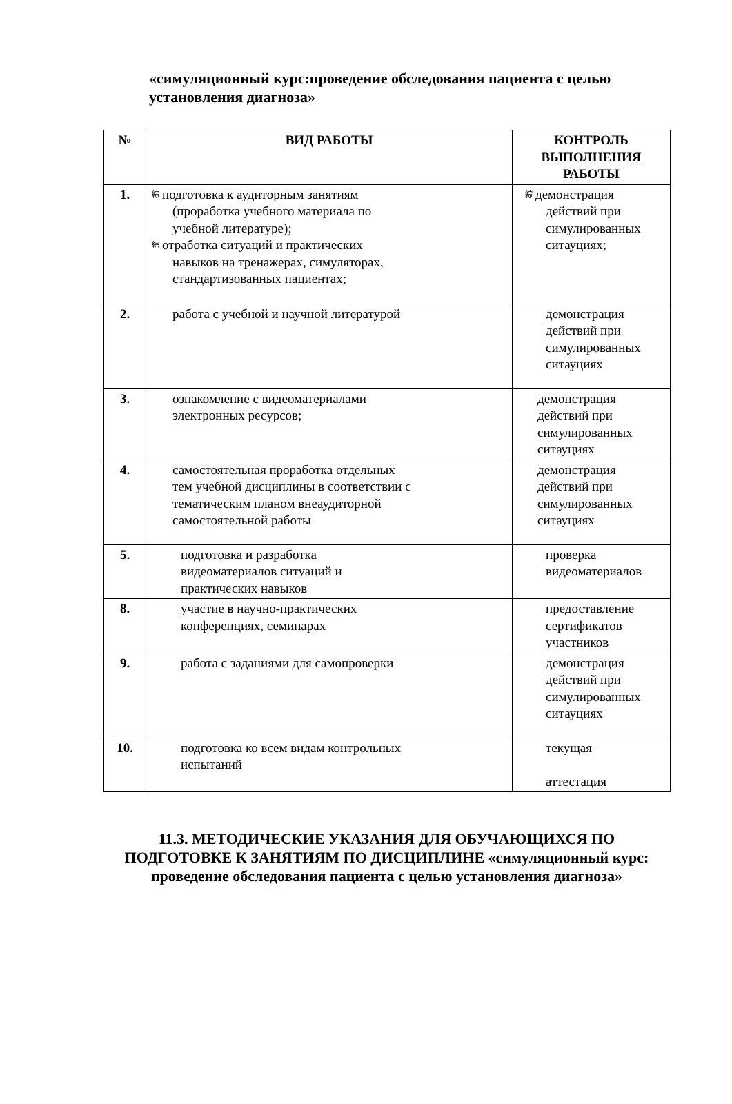«симуляционный курс:проведение обследования пациента с целью установления диагноза»
| № | ВИД РАБОТЫ | КОНТРОЛЬ ВЫПОЛНЕНИЯ РАБОТЫ |
| --- | --- | --- |
| 1. | 綜 подготовка к аудиторным занятиям (проработка учебного материала по учебной литературе); 綜 отработка ситуаций и практических навыков на тренажерах, симуляторах, стандартизованных пациентах; | 綜 демонстрация действий при симулированных ситауциях; |
| 2. | работа с учебной и научной литературой | демонстрация действий при симулированных ситауциях |
| 3. | ознакомление с видеоматериалами электронных ресурсов; | демонстрация действий при симулированных ситауциях |
| 4. | самостоятельная проработка отдельных тем учебной дисциплины в соответствии с тематическим планом внеаудиторной самостоятельной работы | демонстрация действий при симулированных ситауциях |
| 5. | подготовка и разработка видеоматериалов ситуаций и практических навыков | проверка видеоматериалов |
| 8. | участие в научно-практических конференциях, семинарах | предоставление сертификатов участников |
| 9. | работа с заданиями для самопроверки | демонстрация действий при симулированных ситауциях |
| 10. | подготовка ко всем видам контрольных испытаний | текущая аттестация |
11.3. МЕТОДИЧЕСКИЕ УКАЗАНИЯ ДЛЯ ОБУЧАЮЩИХСЯ ПО ПОДГОТОВКЕ К ЗАНЯТИЯМ ПО ДИСЦИПЛИНЕ «симуляционный курс: проведение обследования пациента с целью установления диагноза»